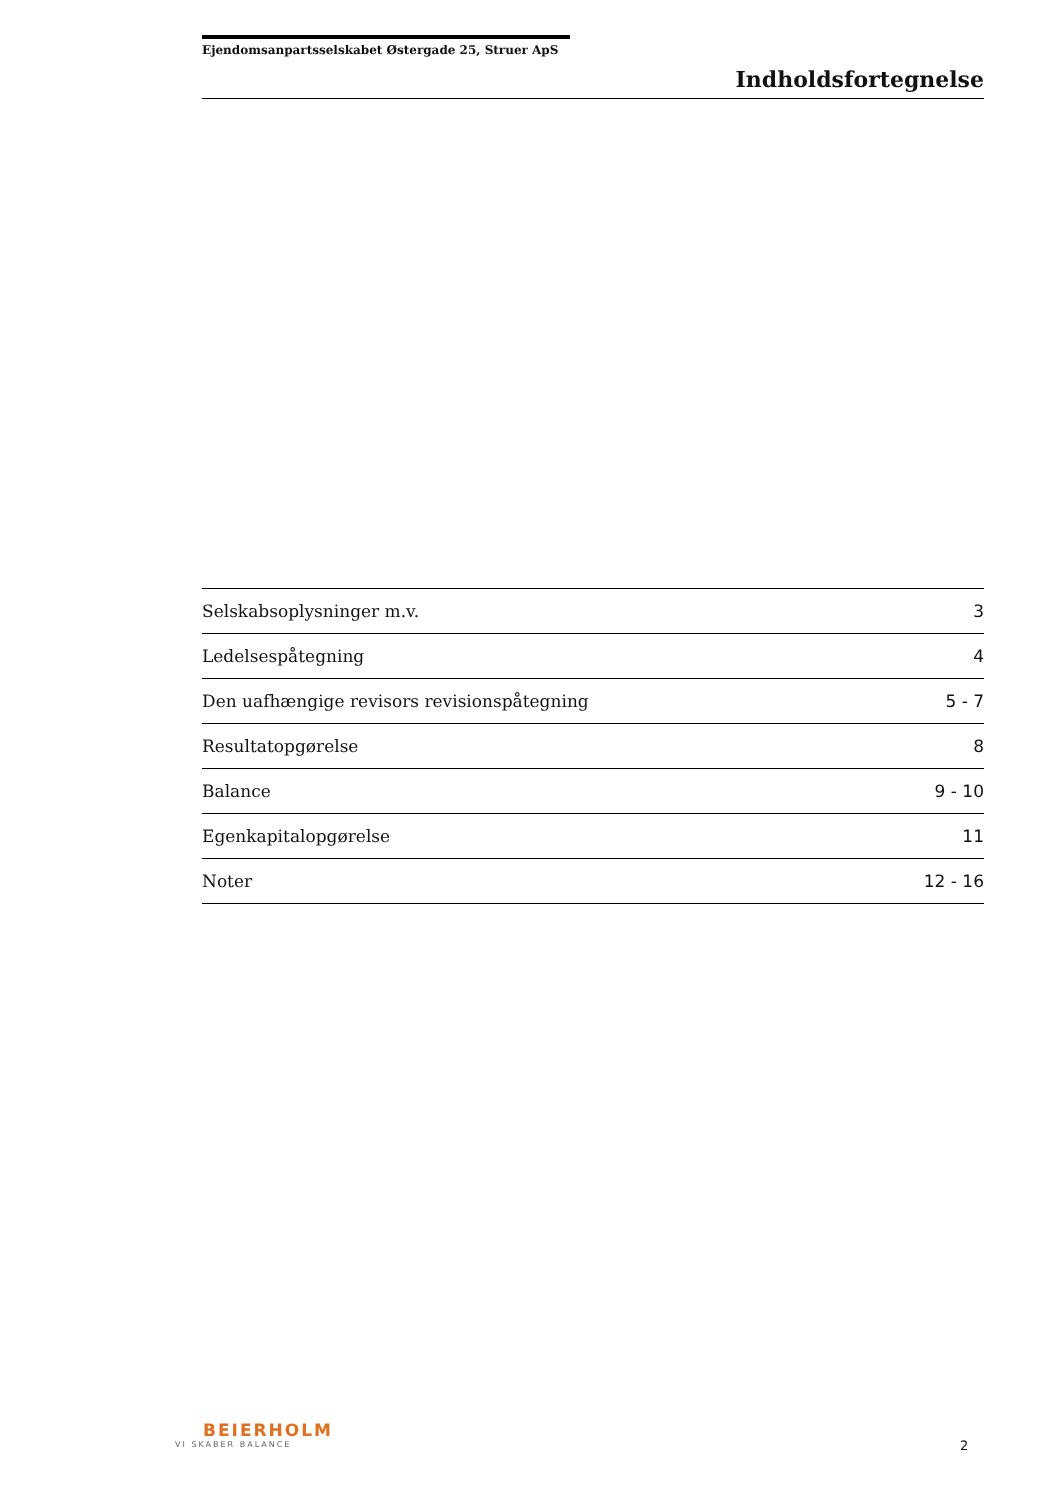Ejendomsanpartsselskabet Østergade 25, Struer ApS
Indholdsfortegnelse
| Selskabsoplysninger m.v. | 3 |
| Ledelsespåtegning | 4 |
| Den uafhængige revisors revisionspåtegning | 5 - 7 |
| Resultatopgørelse | 8 |
| Balance | 9 - 10 |
| Egenkapitalopgørelse | 11 |
| Noter | 12 - 16 |
BEIERHOLM
VI SKABER BALANCE
2